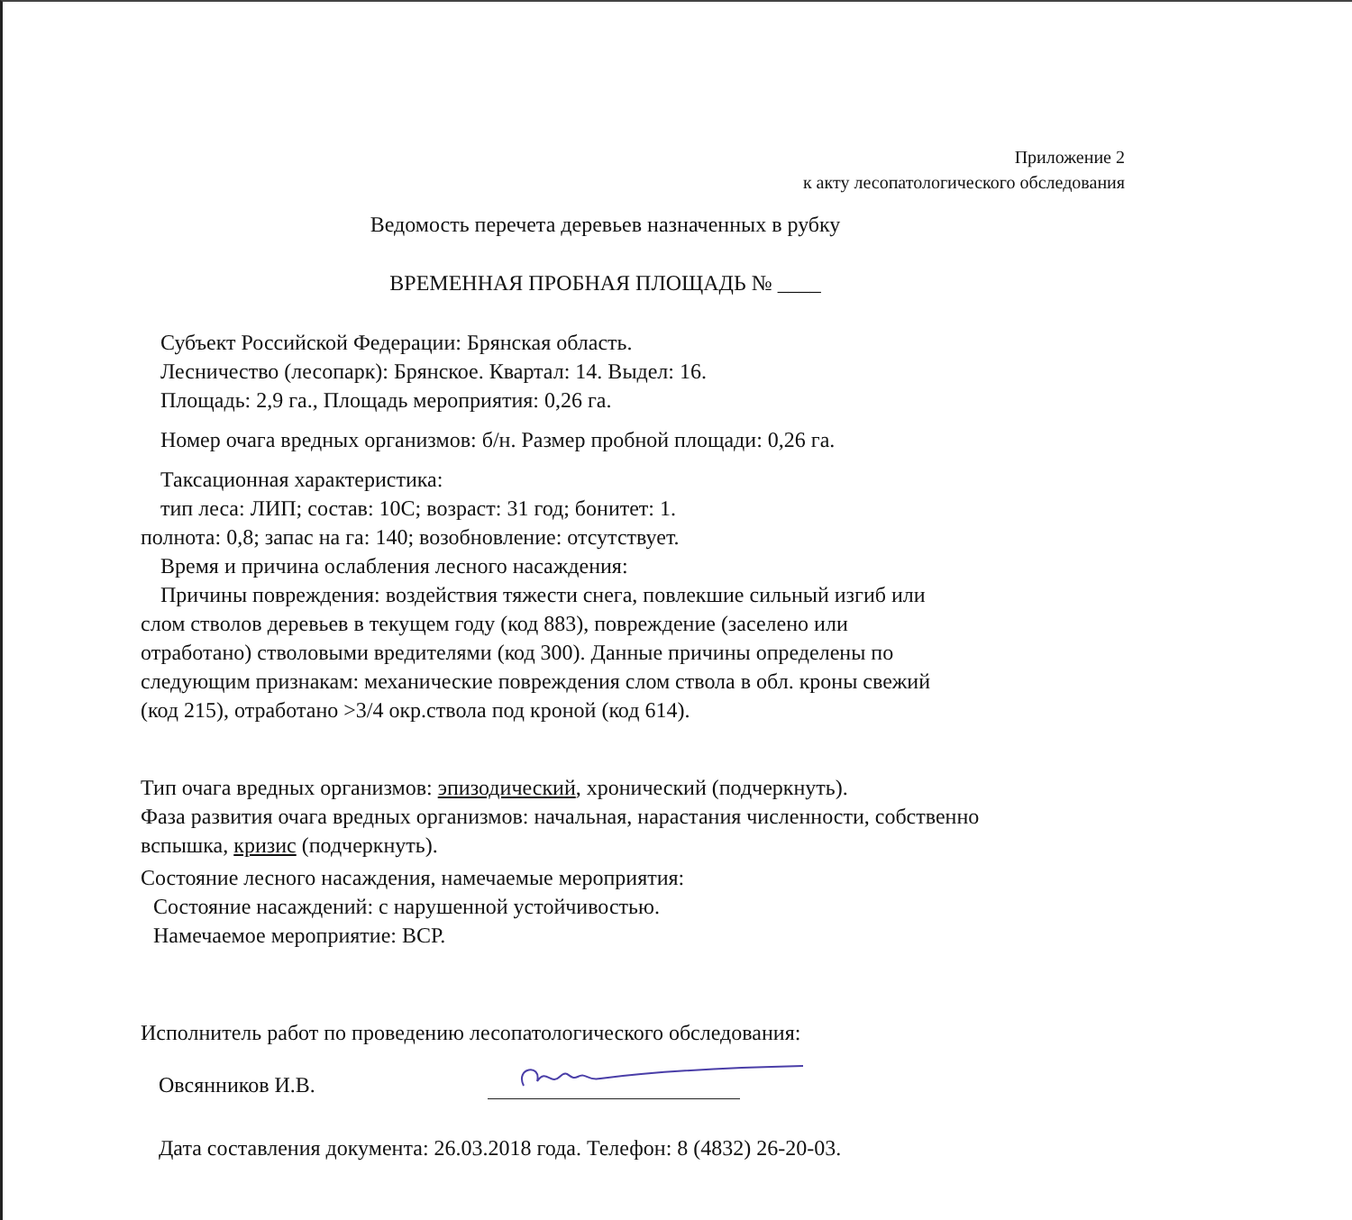Приложение 2
к акту лесопатологического обследования
Ведомость перечета деревьев назначенных в рубку
ВРЕМЕННАЯ ПРОБНАЯ ПЛОЩАДЬ № ____
Субъект Российской Федерации: Брянская область.
Лесничество (лесопарк): Брянское. Квартал: 14. Выдел: 16.
Площадь: 2,9 га., Площадь мероприятия: 0,26 га.
Номер очага вредных организмов: б/н. Размер пробной площади: 0,26 га.
Таксационная характеристика:
тип леса: ЛИП; состав: 10С; возраст: 31 год; бонитет: 1.
полнота: 0,8; запас на га: 140; возобновление: отсутствует.
Время и причина ослабления лесного насаждения:
Причины повреждения: воздействия тяжести снега, повлекшие сильный изгиб или
слом стволов деревьев в текущем году (код 883), повреждение (заселено или
отработано) стволовыми вредителями (код 300). Данные причины определены по
следующим признакам: механические повреждения слом ствола в обл. кроны свежий
(код 215), отработано >3/4 окр.ствола под кроной (код 614).
Тип очага вредных организмов: эпизодический, хронический (подчеркнуть).
Фаза развития очага вредных организмов: начальная, нарастания численности, собственно
вспышка, кризис (подчеркнуть).
Состояние лесного насаждения, намечаемые мероприятия:
Состояние насаждений: с нарушенной устойчивостью.
Намечаемое мероприятие: ВСР.
Исполнитель работ по проведению лесопатологического обследования:
Овсянников И.В.
Дата составления документа: 26.03.2018 года. Телефон: 8 (4832) 26-20-03.